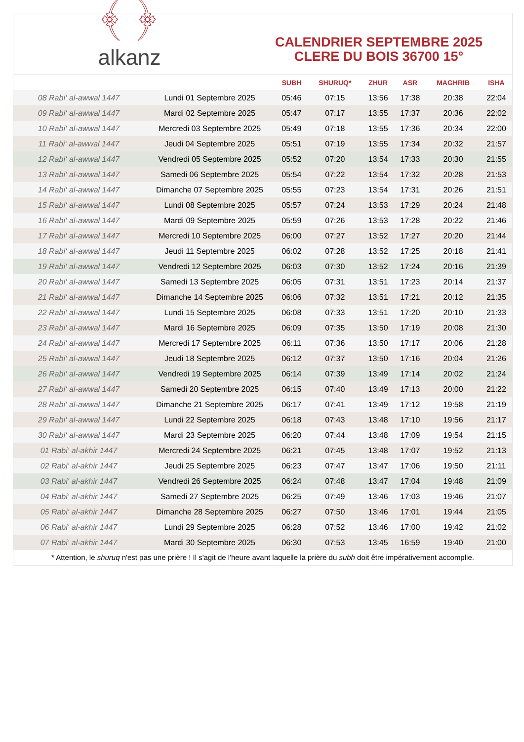﴾ ﴿
alkanz
CALENDRIER SEPTEMBRE 2025
CLERE DU BOIS 36700 15°
| | | SUBH | SHURUQ* | ZHUR | ASR | MAGHRIB | ISHA |
| --- | --- | --- | --- | --- | --- | --- | --- |
| 08 Rabi‘ al-awwal 1447 | Lundi 01 Septembre 2025 | 05:46 | 07:15 | 13:56 | 17:38 | 20:38 | 22:04 |
| 09 Rabi‘ al-awwal 1447 | Mardi 02 Septembre 2025 | 05:47 | 07:17 | 13:55 | 17:37 | 20:36 | 22:02 |
| 10 Rabi‘ al-awwal 1447 | Mercredi 03 Septembre 2025 | 05:49 | 07:18 | 13:55 | 17:36 | 20:34 | 22:00 |
| 11 Rabi‘ al-awwal 1447 | Jeudi 04 Septembre 2025 | 05:51 | 07:19 | 13:55 | 17:34 | 20:32 | 21:57 |
| 12 Rabi‘ al-awwal 1447 | Vendredi 05 Septembre 2025 | 05:52 | 07:20 | 13:54 | 17:33 | 20:30 | 21:55 |
| 13 Rabi‘ al-awwal 1447 | Samedi 06 Septembre 2025 | 05:54 | 07:22 | 13:54 | 17:32 | 20:28 | 21:53 |
| 14 Rabi‘ al-awwal 1447 | Dimanche 07 Septembre 2025 | 05:55 | 07:23 | 13:54 | 17:31 | 20:26 | 21:51 |
| 15 Rabi‘ al-awwal 1447 | Lundi 08 Septembre 2025 | 05:57 | 07:24 | 13:53 | 17:29 | 20:24 | 21:48 |
| 16 Rabi‘ al-awwal 1447 | Mardi 09 Septembre 2025 | 05:59 | 07:26 | 13:53 | 17:28 | 20:22 | 21:46 |
| 17 Rabi‘ al-awwal 1447 | Mercredi 10 Septembre 2025 | 06:00 | 07:27 | 13:52 | 17:27 | 20:20 | 21:44 |
| 18 Rabi‘ al-awwal 1447 | Jeudi 11 Septembre 2025 | 06:02 | 07:28 | 13:52 | 17:25 | 20:18 | 21:41 |
| 19 Rabi‘ al-awwal 1447 | Vendredi 12 Septembre 2025 | 06:03 | 07:30 | 13:52 | 17:24 | 20:16 | 21:39 |
| 20 Rabi‘ al-awwal 1447 | Samedi 13 Septembre 2025 | 06:05 | 07:31 | 13:51 | 17:23 | 20:14 | 21:37 |
| 21 Rabi‘ al-awwal 1447 | Dimanche 14 Septembre 2025 | 06:06 | 07:32 | 13:51 | 17:21 | 20:12 | 21:35 |
| 22 Rabi‘ al-awwal 1447 | Lundi 15 Septembre 2025 | 06:08 | 07:33 | 13:51 | 17:20 | 20:10 | 21:33 |
| 23 Rabi‘ al-awwal 1447 | Mardi 16 Septembre 2025 | 06:09 | 07:35 | 13:50 | 17:19 | 20:08 | 21:30 |
| 24 Rabi‘ al-awwal 1447 | Mercredi 17 Septembre 2025 | 06:11 | 07:36 | 13:50 | 17:17 | 20:06 | 21:28 |
| 25 Rabi‘ al-awwal 1447 | Jeudi 18 Septembre 2025 | 06:12 | 07:37 | 13:50 | 17:16 | 20:04 | 21:26 |
| 26 Rabi‘ al-awwal 1447 | Vendredi 19 Septembre 2025 | 06:14 | 07:39 | 13:49 | 17:14 | 20:02 | 21:24 |
| 27 Rabi‘ al-awwal 1447 | Samedi 20 Septembre 2025 | 06:15 | 07:40 | 13:49 | 17:13 | 20:00 | 21:22 |
| 28 Rabi‘ al-awwal 1447 | Dimanche 21 Septembre 2025 | 06:17 | 07:41 | 13:49 | 17:12 | 19:58 | 21:19 |
| 29 Rabi‘ al-awwal 1447 | Lundi 22 Septembre 2025 | 06:18 | 07:43 | 13:48 | 17:10 | 19:56 | 21:17 |
| 30 Rabi‘ al-awwal 1447 | Mardi 23 Septembre 2025 | 06:20 | 07:44 | 13:48 | 17:09 | 19:54 | 21:15 |
| 01 Rabi‘ al-akhir 1447 | Mercredi 24 Septembre 2025 | 06:21 | 07:45 | 13:48 | 17:07 | 19:52 | 21:13 |
| 02 Rabi‘ al-akhir 1447 | Jeudi 25 Septembre 2025 | 06:23 | 07:47 | 13:47 | 17:06 | 19:50 | 21:11 |
| 03 Rabi‘ al-akhir 1447 | Vendredi 26 Septembre 2025 | 06:24 | 07:48 | 13:47 | 17:04 | 19:48 | 21:09 |
| 04 Rabi‘ al-akhir 1447 | Samedi 27 Septembre 2025 | 06:25 | 07:49 | 13:46 | 17:03 | 19:46 | 21:07 |
| 05 Rabi‘ al-akhir 1447 | Dimanche 28 Septembre 2025 | 06:27 | 07:50 | 13:46 | 17:01 | 19:44 | 21:05 |
| 06 Rabi‘ al-akhir 1447 | Lundi 29 Septembre 2025 | 06:28 | 07:52 | 13:46 | 17:00 | 19:42 | 21:02 |
| 07 Rabi‘ al-akhir 1447 | Mardi 30 Septembre 2025 | 06:30 | 07:53 | 13:45 | 16:59 | 19:40 | 21:00 |
* Attention, le shuruq n'est pas une prière ! Il s'agit de l'heure avant laquelle la prière du subh doit être impérativement accomplie.